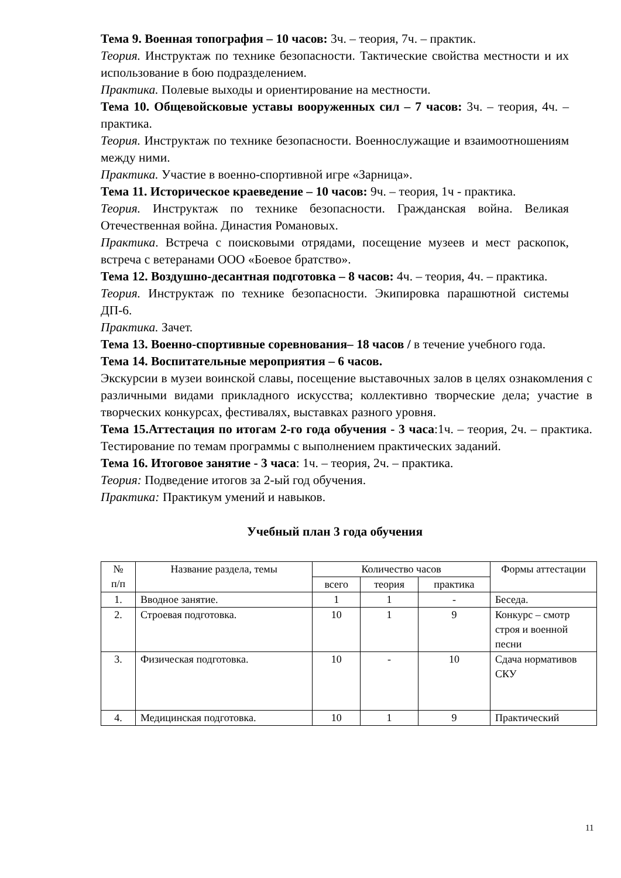Тема 9. Военная топография – 10 часов: 3ч. – теория, 7ч. – практик.
Теория. Инструктаж по технике безопасности. Тактические свойства местности и их использование в бою подразделением.
Практика. Полевые выходы и ориентирование на местности.
Тема 10. Общевойсковые уставы вооруженных сил – 7 часов: 3ч. – теория, 4ч. – практика.
Теория. Инструктаж по технике безопасности. Военнослужащие и взаимоотношениям между ними.
Практика. Участие в военно-спортивной игре «Зарница».
Тема 11. Историческое краеведение – 10 часов: 9ч. – теория, 1ч - практика.
Теория. Инструктаж по технике безопасности. Гражданская война. Великая Отечественная война. Династия Романовых.
Практика. Встреча с поисковыми отрядами, посещение музеев и мест раскопок, встреча с ветеранами ООО «Боевое братство».
Тема 12. Воздушно-десантная подготовка – 8 часов: 4ч. – теория, 4ч. – практика.
Теория. Инструктаж по технике безопасности. Экипировка парашютной системы ДП-6.
Практика. Зачет.
Тема 13. Военно-спортивные соревнования– 18 часов / в течение учебного года.
Тема 14. Воспитательные мероприятия – 6 часов.
Экскурсии в музеи воинской славы, посещение выставочных залов в целях ознакомления с различными видами прикладного искусства; коллективно творческие дела; участие в творческих конкурсах, фестивалях, выставках разного уровня.
Тема 15.Аттестация по итогам 2-го года обучения - 3 часа:1ч. – теория, 2ч. – практика. Тестирование по темам программы с выполнением практических заданий.
Тема 16. Итоговое занятие - 3 часа: 1ч. – теория, 2ч. – практика.
Теория: Подведение итогов за 2-ый год обучения.
Практика: Практикум умений и навыков.
Учебный план 3 года обучения
| № п/п | Название раздела, темы | Количество часов | | | Формы аттестации |
| --- | --- | --- | --- | --- | --- |
| | | всего | теория | практика | |
| 1. | Вводное занятие. | 1 | 1 | - | Беседа. |
| 2. | Строевая подготовка. | 10 | 1 | 9 | Конкурс – смотр строя и военной песни |
| 3. | Физическая подготовка. | 10 | - | 10 | Сдача нормативов СКУ |
| 4. | Медицинская подготовка. | 10 | 1 | 9 | Практический |
11